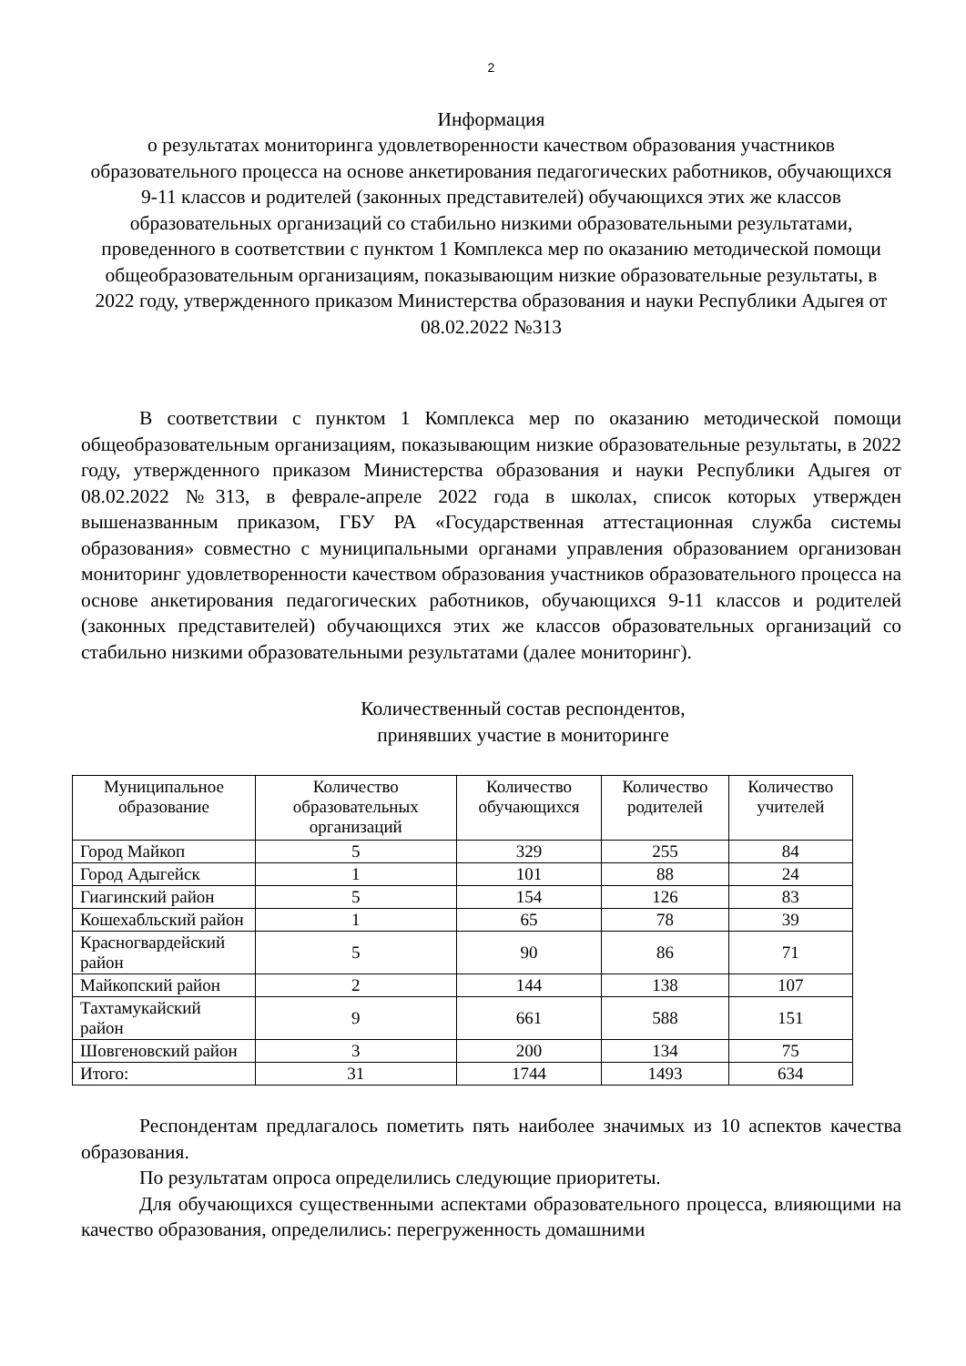2
Информация
о результатах мониторинга удовлетворенности качеством образования участников образовательного процесса на основе анкетирования педагогических работников, обучающихся 9-11 классов и родителей (законных представителей) обучающихся этих же классов образовательных организаций со стабильно низкими образовательными результатами, проведенного в соответствии с пунктом 1 Комплекса мер по оказанию методической помощи общеобразовательным организациям, показывающим низкие образовательные результаты, в 2022 году, утвержденного приказом Министерства образования и науки Республики Адыгея от 08.02.2022 №313
В соответствии с пунктом 1 Комплекса мер по оказанию методической помощи общеобразовательным организациям, показывающим низкие образовательные результаты, в 2022 году, утвержденного приказом Министерства образования и науки Республики Адыгея от 08.02.2022 №313, в феврале-апреле 2022 года в школах, список которых утвержден вышеназванным приказом, ГБУ РА «Государственная аттестационная служба системы образования» совместно с муниципальными органами управления образованием организован мониторинг удовлетворенности качеством образования участников образовательного процесса на основе анкетирования педагогических работников, обучающихся 9-11 классов и родителей (законных представителей) обучающихся этих же классов образовательных организаций со стабильно низкими образовательными результатами (далее мониторинг).
Количественный состав респондентов,
принявших участие в мониторинге
| Муниципальное образование | Количество образовательных организаций | Количество обучающихся | Количество родителей | Количество учителей |
| --- | --- | --- | --- | --- |
| Город Майкоп | 5 | 329 | 255 | 84 |
| Город Адыгейск | 1 | 101 | 88 | 24 |
| Гиагинский район | 5 | 154 | 126 | 83 |
| Кошехабльский район | 1 | 65 | 78 | 39 |
| Красногвардейский район | 5 | 90 | 86 | 71 |
| Майкопский район | 2 | 144 | 138 | 107 |
| Тахтамукайский район | 9 | 661 | 588 | 151 |
| Шовгеновский район | 3 | 200 | 134 | 75 |
| Итого: | 31 | 1744 | 1493 | 634 |
Респондентам предлагалось пометить пять наиболее значимых из 10 аспектов качества образования.
По результатам опроса определились следующие приоритеты.
Для обучающихся существенными аспектами образовательного процесса, влияющими на качество образования, определились: перегруженность домашними